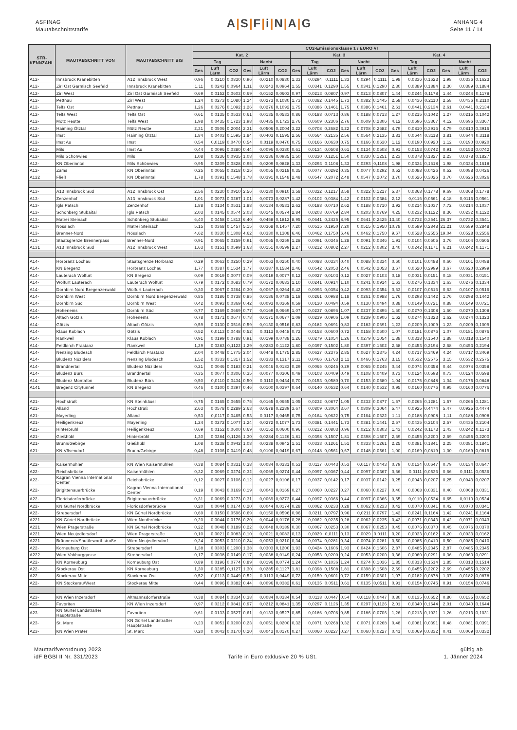ASFINAG
Mautabschnittstarife
A|S|F|i|N|A|G
ANHANG 4
Seite 11 / 14
| STR- KENNZAHL | MAUTABSCHNITT VON | MAUTABSCHNITT BIS | CO2-Emissionsklasse 1 / EURO VI | | | | | | | | | | | | | | | | | |
| --- | --- | --- | --- | --- | --- | --- | --- | --- | --- | --- | --- | --- | --- | --- | --- | --- | --- | --- | --- | --- |
| | | | Kat. 2 | | | | | | Kat. 3 | | | | | | Kat. 4 | | | | | |
| | | | Tag | | | Nacht | | | Tag | | | Nacht | | | Tag | | | Nacht | | |
| | | | Ges | Luft Lärm | CO2 | Ges | Luft Lärm | CO2 | Ges | Luft Lärm | CO2 | Ges | Luft Lärm | CO2 | Ges | Luft Lärm | CO2 | Ges | Luft Lärm | CO2 |
| A12- | Innsbruck Kranebitten | A12 Innsbruck West | 0,96 | 0,0210 | 0,0830 | 0,96 | 0,0210 | 0,0830 | 1,33 | 0,0294 | 0,1111 | 1,33 | 0,0294 | 0,1111 | 1,98 | 0,0336 | 0,1623 | 1,98 | 0,0336 | 0,1623 |
| A12- | Zirl Ost Garmisch Seefeld | Innsbruck Kranebitten | 1,11 | 0,0243 | 0,0964 | 1,11 | 0,0243 | 0,0964 | 1,55 | 0,0341 | 0,1290 | 1,55 | 0,0341 | 0,1290 | 2,30 | 0,0389 | 0,1884 | 2,30 | 0,0389 | 0,1884 |
| A12- | Zirl West | Zirl Ost Garmisch Seefeld | 0,69 | 0,0152 | 0,0603 | 0,69 | 0,0152 | 0,0603 | 0,97 | 0,0213 | 0,0807 | 0,97 | 0,0213 | 0,0807 | 1,44 | 0,0244 | 0,1178 | 1,44 | 0,0244 | 0,1178 |
| A12- | Pettnau | Zirl West | 1,24 | 0,0273 | 0,1080 | 1,24 | 0,0273 | 0,1080 | 1,73 | 0,0382 | 0,1445 | 1,73 | 0,0382 | 0,1445 | 2,58 | 0,0436 | 0,2110 | 2,58 | 0,0436 | 0,2110 |
| A12- | Telfs Ost | Pettnau | 1,26 | 0,0276 | 0,1092 | 1,26 | 0,0276 | 0,1092 | 1,75 | 0,0386 | 0,1461 | 1,75 | 0,0386 | 0,1461 | 2,61 | 0,0441 | 0,2134 | 2,61 | 0,0441 | 0,2134 |
| A12- | Telfs West | Telfs Ost | 0,61 | 0,0135 | 0,0533 | 0,61 | 0,0135 | 0,0533 | 0,86 | 0,0188 | 0,0713 | 0,86 | 0,0188 | 0,0713 | 1,27 | 0,0215 | 0,1042 | 1,27 | 0,0215 | 0,1042 |
| A12- | Mötz Reutte | Telfs West | 1,98 | 0,0435 | 0,1723 | 1,98 | 0,0435 | 0,1723 | 2,76 | 0,0609 | 0,2306 | 2,76 | 0,0609 | 0,2306 | 4,12 | 0,0696 | 0,3367 | 4,12 | 0,0696 | 0,3367 |
| A12- | Haiming Ötztal | Mötz Reutte | 2,31 | 0,0506 | 0,2004 | 2,31 | 0,0506 | 0,2004 | 3,22 | 0,0708 | 0,2682 | 3,22 | 0,0708 | 0,2682 | 4,79 | 0,0810 | 0,3916 | 4,79 | 0,0810 | 0,3916 |
| A12- | Imst | Haiming Ötztal | 1,84 | 0,0403 | 0,1595 | 1,84 | 0,0403 | 0,1595 | 2,56 | 0,0564 | 0,2135 | 2,56 | 0,0564 | 0,2135 | 3,81 | 0,0644 | 0,3118 | 3,81 | 0,0644 | 0,3118 |
| A12- | Imst Au | Imst | 0,54 | 0,0119 | 0,0470 | 0,54 | 0,0119 | 0,0470 | 0,75 | 0,0166 | 0,0630 | 0,75 | 0,0166 | 0,0630 | 1,12 | 0,0190 | 0,0920 | 1,12 | 0,0190 | 0,0920 |
| A12- | Mils | Imst Au | 0,44 | 0,0096 | 0,0380 | 0,44 | 0,0096 | 0,0380 | 0,61 | 0,0134 | 0,0508 | 0,61 | 0,0134 | 0,0508 | 0,91 | 0,0153 | 0,0742 | 0,91 | 0,0153 | 0,0742 |
| A12- | Mils Schönwies | Mils | 1,08 | 0,0236 | 0,0935 | 1,08 | 0,0236 | 0,0935 | 1,50 | 0,0330 | 0,1251 | 1,50 | 0,0330 | 0,1251 | 2,23 | 0,0378 | 0,1827 | 2,23 | 0,0378 | 0,1827 |
| A12- | KN Oberinntal | Mils Schönwies | 0,95 | 0,0209 | 0,0828 | 0,95 | 0,0209 | 0,0828 | 1,33 | 0,0293 | 0,1108 | 1,33 | 0,0293 | 0,1108 | 1,98 | 0,0334 | 0,1618 | 1,98 | 0,0334 | 0,1618 |
| A12- | Zams | KN Oberinntal | 0,25 | 0,0055 | 0,0218 | 0,25 | 0,0055 | 0,0218 | 0,35 | 0,0077 | 0,0292 | 0,35 | 0,0077 | 0,0292 | 0,52 | 0,0088 | 0,0426 | 0,52 | 0,0088 | 0,0426 |
| A122 | Fließ | KN Oberinntal | 1,78 | 0,0391 | 0,1548 | 1,78 | 0,0391 | 0,1548 | 2,48 | 0,0547 | 0,2072 | 2,48 | 0,0547 | 0,2072 | 3,70 | 0,0626 | 0,3026 | 3,70 | 0,0626 | 0,3026 |
| A13- | A13 Innsbruck Süd | A12 Innsbruck Ost | 2,56 | 0,0230 | 0,0910 | 2,56 | 0,0230 | 0,0910 | 3,58 | 0,0322 | 0,1217 | 3,58 | 0,0322 | 0,1217 | 5,37 | 0,0368 | 0,1778 | 9,69 | 0,0368 | 0,1778 |
| A13- | Zenzenhof | A13 Innsbruck Süd | 1,01 | 0,0073 | 0,0287 | 1,01 | 0,0073 | 0,0287 | 1,42 | 0,0102 | 0,0384 | 1,42 | 0,0102 | 0,0384 | 2,12 | 0,0116 | 0,0561 | 4,18 | 0,0116 | 0,0561 |
| A13- | Igls Patsch | Zenzenhof | 1,88 | 0,0134 | 0,0531 | 1,88 | 0,0134 | 0,0531 | 2,62 | 0,0188 | 0,0710 | 2,62 | 0,0188 | 0,0710 | 3,92 | 0,0214 | 0,1037 | 7,72 | 0,0214 | 0,1037 |
| A13- | Schönberg Stubaital | Igls Patsch | 2,03 | 0,0145 | 0,0574 | 2,03 | 0,0145 | 0,0574 | 2,84 | 0,0203 | 0,0769 | 2,84 | 0,0203 | 0,0769 | 4,25 | 0,0232 | 0,1122 | 8,36 | 0,0232 | 0,1122 |
| A13- | Matrei Steinach | Schönberg Stubaital | 6,40 | 0,0458 | 0,1812 | 6,40 | 0,0458 | 0,1812 | 8,95 | 0,0641 | 0,2425 | 8,95 | 0,0641 | 0,2425 | 13,40 | 0,0732 | 0,3541 | 26,37 | 0,0732 | 0,3541 |
| A13- | Nösslach | Matrei Steinach | 5,15 | 0,0368 | 0,1457 | 5,15 | 0,0368 | 0,1457 | 7,20 | 0,0515 | 0,1950 | 7,20 | 0,0515 | 0,1950 | 10,78 | 0,0589 | 0,2848 | 21,21 | 0,0589 | 0,2848 |
| A13- | Brenner-Nord | Nösslach | 4,62 | 0,0330 | 0,1308 | 4,62 | 0,0330 | 0,1308 | 6,46 | 0,0462 | 0,1750 | 6,46 | 0,0462 | 0,1750 | 9,67 | 0,0528 | 0,2556 | 19,04 | 0,0528 | 0,2556 |
| A13- | Staatsgrenze Brennerpass | Brenner-Nord | 0,91 | 0,0065 | 0,0259 | 0,91 | 0,0065 | 0,0259 | 1,28 | 0,0091 | 0,0346 | 1,28 | 0,0091 | 0,0346 | 1,91 | 0,0104 | 0,0505 | 3,76 | 0,0104 | 0,0505 |
| A131 | A13 Innsbruck Süd | A12 Innsbruck West | 1,63 | 0,0151 | 0,0599 | 1,63 | 0,0151 | 0,0599 | 2,27 | 0,0212 | 0,0802 | 2,27 | 0,0212 | 0,0802 | 3,40 | 0,0242 | 0,1171 | 6,21 | 0,0242 | 0,1171 |
| A14- | Hörbranz Lochau | Staatsgrenze Hörbranz | 0,29 | 0,0063 | 0,0250 | 0,29 | 0,0063 | 0,0250 | 0,40 | 0,0088 | 0,0334 | 0,40 | 0,0088 | 0,0334 | 0,60 | 0,0101 | 0,0488 | 0,60 | 0,0101 | 0,0488 |
| A14- | KN Bregenz | Hörbranz Lochau | 1,77 | 0,0387 | 0,1534 | 1,77 | 0,0387 | 0,1534 | 2,46 | 0,0542 | 0,2053 | 2,46 | 0,0542 | 0,2053 | 3,67 | 0,0620 | 0,2999 | 3,67 | 0,0620 | 0,2999 |
| A14- | Lauterach Wolfurt | KN Bregenz | 0,09 | 0,0019 | 0,0077 | 0,09 | 0,0019 | 0,0077 | 0,12 | 0,0027 | 0,0103 | 0,12 | 0,0027 | 0,0103 | 0,18 | 0,0031 | 0,0151 | 0,18 | 0,0031 | 0,0151 |
| A14- | Wolfurt Lauterach | Lauterach Wolfurt | 0,79 | 0,0172 | 0,0683 | 0,79 | 0,0172 | 0,0683 | 1,10 | 0,0241 | 0,0914 | 1,10 | 0,0241 | 0,0914 | 1,63 | 0,0276 | 0,1334 | 1,63 | 0,0276 | 0,1334 |
| A14- | Dornbirn Nord Bregenzerwald | Wolfurt Lauterach | 0,30 | 0,0067 | 0,0264 | 0,30 | 0,0067 | 0,0264 | 0,42 | 0,0093 | 0,0354 | 0,42 | 0,0093 | 0,0354 | 0,63 | 0,0107 | 0,0516 | 0,63 | 0,0107 | 0,0516 |
| A14- | Dornbirn West | Dornbirn Nord Bregenzerwald | 0,85 | 0,0186 | 0,0738 | 0,85 | 0,0186 | 0,0738 | 1,18 | 0,0261 | 0,0988 | 1,18 | 0,0261 | 0,0988 | 1,76 | 0,0298 | 0,1442 | 1,76 | 0,0298 | 0,1442 |
| A14- | Dornbirn Süd | Dornbirn West | 0,42 | 0,0093 | 0,0369 | 0,42 | 0,0093 | 0,0369 | 0,59 | 0,0130 | 0,0494 | 0,59 | 0,0130 | 0,0494 | 0,88 | 0,0149 | 0,0721 | 0,88 | 0,0149 | 0,0721 |
| A14- | Hohenems | Dornbirn Süd | 0,77 | 0,0169 | 0,0669 | 0,77 | 0,0169 | 0,0669 | 1,07 | 0,0237 | 0,0896 | 1,07 | 0,0237 | 0,0896 | 1,60 | 0,0270 | 0,1308 | 1,60 | 0,0270 | 0,1308 |
| A14- | Altach Götzis | Hohenems | 0,78 | 0,0171 | 0,0677 | 0,78 | 0,0171 | 0,0677 | 1,09 | 0,0239 | 0,0906 | 1,09 | 0,0239 | 0,0906 | 1,62 | 0,0274 | 0,1323 | 1,62 | 0,0274 | 0,1323 |
| A14- | Götzis | Altach Götzis | 0,59 | 0,0130 | 0,0516 | 0,59 | 0,0130 | 0,0516 | 0,83 | 0,0182 | 0,0691 | 0,83 | 0,0182 | 0,0691 | 1,23 | 0,0209 | 0,1009 | 1,23 | 0,0209 | 0,1009 |
| A14- | Klaus Koblach | Götzis | 0,52 | 0,0113 | 0,0448 | 0,52 | 0,0113 | 0,0448 | 0,72 | 0,0158 | 0,0600 | 0,72 | 0,0158 | 0,0600 | 1,07 | 0,0181 | 0,0876 | 1,07 | 0,0181 | 0,0876 |
| A14- | Rankweil | Klaus Koblach | 0,91 | 0,0199 | 0,0788 | 0,91 | 0,0199 | 0,0788 | 1,26 | 0,0279 | 0,1054 | 1,26 | 0,0279 | 0,1054 | 1,88 | 0,0318 | 0,1540 | 1,88 | 0,0318 | 0,1540 |
| A14- | Feldkirch Frastanz | Rankweil | 1,29 | 0,0283 | 0,1122 | 1,29 | 0,0283 | 0,1122 | 1,80 | 0,0397 | 0,1502 | 1,80 | 0,0397 | 0,1502 | 2,68 | 0,0453 | 0,2194 | 2,68 | 0,0453 | 0,2194 |
| A14- | Nenzing Bludesch | Feldkirch Frastanz | 2,04 | 0,0448 | 0,1775 | 2,04 | 0,0448 | 0,1775 | 2,85 | 0,0627 | 0,2375 | 2,85 | 0,0627 | 0,2375 | 4,24 | 0,0717 | 0,3469 | 4,24 | 0,0717 | 0,3469 |
| A14- | Bludenz Nüziders | Nenzing Bludesch | 1,52 | 0,0333 | 0,1317 | 1,52 | 0,0333 | 0,1317 | 2,11 | 0,0466 | 0,1763 | 2,11 | 0,0466 | 0,1763 | 3,15 | 0,0532 | 0,2575 | 3,15 | 0,0532 | 0,2575 |
| A14- | Brandnertal | Bludenz Nüziders | 0,21 | 0,0046 | 0,0183 | 0,21 | 0,0046 | 0,0183 | 0,29 | 0,0065 | 0,0245 | 0,29 | 0,0065 | 0,0245 | 0,44 | 0,0074 | 0,0358 | 0,44 | 0,0074 | 0,0358 |
| A14- | Bludenz Bürs | Brandnertal | 0,35 | 0,0077 | 0,0306 | 0,35 | 0,0077 | 0,0306 | 0,49 | 0,0108 | 0,0409 | 0,49 | 0,0108 | 0,0409 | 0,73 | 0,0124 | 0,0598 | 0,73 | 0,0124 | 0,0598 |
| A14- | Bludenz Montafon | Bludenz Bürs | 0,50 | 0,0110 | 0,0434 | 0,50 | 0,0110 | 0,0434 | 0,70 | 0,0153 | 0,0580 | 0,70 | 0,0153 | 0,0580 | 1,04 | 0,0175 | 0,0848 | 1,04 | 0,0175 | 0,0848 |
| A141 | Bregenz Citytunnel | KN Bregenz | 0,46 | 0,0100 | 0,0397 | 0,46 | 0,0100 | 0,0397 | 0,64 | 0,0140 | 0,0532 | 0,64 | 0,0140 | 0,0532 | 0,95 | 0,0160 | 0,0776 | 0,95 | 0,0160 | 0,0776 |
| A21- | Hochstraß | KN Steinhäusl | 0,75 | 0,0165 | 0,0655 | 0,75 | 0,0165 | 0,0655 | 1,05 | 0,0232 | 0,0877 | 1,05 | 0,0232 | 0,0877 | 1,57 | 0,0265 | 0,1281 | 1,57 | 0,0265 | 0,1281 |
| A21- | Alland | Hochstraß | 2,63 | 0,0578 | 0,2289 | 2,63 | 0,0578 | 0,2289 | 3,67 | 0,0809 | 0,3064 | 3,67 | 0,0809 | 0,3064 | 5,47 | 0,0925 | 0,4474 | 5,47 | 0,0925 | 0,4474 |
| A21- | Mayerling | Alland | 0,53 | 0,0117 | 0,0465 | 0,53 | 0,0117 | 0,0465 | 0,75 | 0,0164 | 0,0622 | 0,75 | 0,0164 | 0,0622 | 1,11 | 0,0188 | 0,0908 | 1,11 | 0,0188 | 0,0908 |
| A21- | Heiligenkreuz | Mayerling | 1,24 | 0,0272 | 0,1077 | 1,24 | 0,0272 | 0,1077 | 1,73 | 0,0381 | 0,1441 | 1,73 | 0,0381 | 0,1441 | 2,57 | 0,0435 | 0,2104 | 2,57 | 0,0435 | 0,2104 |
| A21- | Hinterbrühl | Heiligenkreuz | 0,69 | 0,0152 | 0,0600 | 0,69 | 0,0152 | 0,0600 | 0,96 | 0,0212 | 0,0803 | 0,96 | 0,0212 | 0,0803 | 1,43 | 0,0242 | 0,1173 | 1,43 | 0,0242 | 0,1173 |
| A21- | Gießhübl | Hinterbrühl | 1,30 | 0,0284 | 0,1126 | 1,30 | 0,0284 | 0,1126 | 1,81 | 0,0398 | 0,1507 | 1,81 | 0,0398 | 0,1507 | 2,69 | 0,0455 | 0,2200 | 2,69 | 0,0455 | 0,2200 |
| A21- | Brunn/Gebirge | Gießhübl | 1,08 | 0,0238 | 0,0942 | 1,08 | 0,0238 | 0,0942 | 1,51 | 0,0333 | 0,1261 | 1,51 | 0,0333 | 0,1261 | 2,25 | 0,0381 | 0,1841 | 2,25 | 0,0381 | 0,1841 |
| A21- | KN Vösendorf | Brunn/Gebirge | 0,48 | 0,0106 | 0,0419 | 0,48 | 0,0106 | 0,0419 | 0,67 | 0,0148 | 0,0561 | 0,67 | 0,0148 | 0,0561 | 1,00 | 0,0169 | 0,0819 | 1,00 | 0,0169 | 0,0819 |
| A22- | Kaisermühlen | KN Wien Kaisermühlen | 0,38 | 0,0084 | 0,0331 | 0,38 | 0,0084 | 0,0331 | 0,53 | 0,0117 | 0,0443 | 0,53 | 0,0117 | 0,0443 | 0,79 | 0,0134 | 0,0647 | 0,79 | 0,0134 | 0,0647 |
| A22- | Reichsbrücke | Kaisermühlen | 0,32 | 0,0069 | 0,0274 | 0,32 | 0,0069 | 0,0274 | 0,44 | 0,0097 | 0,0367 | 0,44 | 0,0097 | 0,0367 | 0,66 | 0,0111 | 0,0536 | 0,66 | 0,0111 | 0,0536 |
| A22- | Kagran Vienna International Center | Reichsbrücke | 0,12 | 0,0027 | 0,0106 | 0,12 | 0,0027 | 0,0106 | 0,17 | 0,0037 | 0,0142 | 0,17 | 0,0037 | 0,0142 | 0,25 | 0,0043 | 0,0207 | 0,25 | 0,0043 | 0,0207 |
| A22- | Brigittenauerbrücke | Kagran Vienna International Center | 0,19 | 0,0043 | 0,0169 | 0,19 | 0,0043 | 0,0169 | 0,27 | 0,0060 | 0,0227 | 0,27 | 0,0060 | 0,0227 | 0,40 | 0,0068 | 0,0331 | 0,40 | 0,0068 | 0,0331 |
| A22- | Floridsdorferbrücke | Brigittenauerbrücke | 0,31 | 0,0069 | 0,0273 | 0,31 | 0,0069 | 0,0273 | 0,44 | 0,0097 | 0,0366 | 0,44 | 0,0097 | 0,0366 | 0,65 | 0,0110 | 0,0534 | 0,65 | 0,0110 | 0,0534 |
| A22- | KN Gürtel Nordbrücke | Floridsdorferbrücke | 0,20 | 0,0044 | 0,0174 | 0,20 | 0,0044 | 0,0174 | 0,28 | 0,0062 | 0,0233 | 0,28 | 0,0062 | 0,0233 | 0,42 | 0,0070 | 0,0341 | 0,42 | 0,0070 | 0,0341 |
| A22- | Strebersdorf | KN Gürtel Nordbrücke | 0,69 | 0,0150 | 0,0596 | 0,69 | 0,0150 | 0,0596 | 0,96 | 0,0211 | 0,0797 | 0,96 | 0,0211 | 0,0797 | 1,42 | 0,0241 | 0,1164 | 1,42 | 0,0241 | 0,1164 |
| A221 | KN Gürtel Nordbrücke | Wien Nordbrücke | 0,20 | 0,0044 | 0,0176 | 0,20 | 0,0044 | 0,0176 | 0,28 | 0,0062 | 0,0235 | 0,28 | 0,0062 | 0,0235 | 0,42 | 0,0071 | 0,0343 | 0,42 | 0,0071 | 0,0343 |
| A221 | Wien Pragerstraße | KN Gürtel Nordbrücke | 0,22 | 0,0048 | 0,0189 | 0,22 | 0,0048 | 0,0189 | 0,30 | 0,0067 | 0,0253 | 0,30 | 0,0067 | 0,0253 | 0,45 | 0,0076 | 0,0370 | 0,45 | 0,0076 | 0,0370 |
| A221 | Wien Neujedlersdorf | Wien Pragerstraße | 0,10 | 0,0021 | 0,0083 | 0,10 | 0,0021 | 0,0083 | 0,13 | 0,0029 | 0,0111 | 0,13 | 0,0029 | 0,0111 | 0,20 | 0,0033 | 0,0162 | 0,20 | 0,0033 | 0,0162 |
| A221 | Brünnerstr/Shuttleworthstraße | Wien Neujedlersdorf | 0,24 | 0,0053 | 0,0210 | 0,24 | 0,0053 | 0,0210 | 0,34 | 0,0074 | 0,0281 | 0,34 | 0,0074 | 0,0281 | 0,50 | 0,0085 | 0,0410 | 0,50 | 0,0085 | 0,0410 |
| A22- | Korneuburg Ost | Strebersdorf | 1,38 | 0,0303 | 0,1200 | 1,38 | 0,0303 | 0,1200 | 1,93 | 0,0424 | 0,1606 | 1,93 | 0,0424 | 0,1606 | 2,87 | 0,0485 | 0,2345 | 2,87 | 0,0485 | 0,2345 |
| A222 | Wien Vohburggasse | Strebersdorf | 0,17 | 0,0038 | 0,0149 | 0,17 | 0,0038 | 0,0149 | 0,24 | 0,0053 | 0,0200 | 0,24 | 0,0053 | 0,0200 | 0,36 | 0,0060 | 0,0291 | 0,36 | 0,0060 | 0,0291 |
| A22- | KN Korneuburg | Korneuburg Ost | 0,89 | 0,0196 | 0,0774 | 0,89 | 0,0196 | 0,0774 | 1,24 | 0,0274 | 0,1036 | 1,24 | 0,0274 | 0,1036 | 1,85 | 0,0313 | 0,1514 | 1,85 | 0,0313 | 0,1514 |
| A22- | Stockerau Ost | KN Korneuburg | 1,30 | 0,0285 | 0,1127 | 1,30 | 0,0285 | 0,1127 | 1,81 | 0,0398 | 0,1508 | 1,81 | 0,0398 | 0,1508 | 2,69 | 0,0455 | 0,2202 | 2,69 | 0,0455 | 0,2202 |
| A22- | Stockerau Mitte | Stockerau Ost | 0,52 | 0,0113 | 0,0449 | 0,52 | 0,0113 | 0,0449 | 0,72 | 0,0159 | 0,0601 | 0,72 | 0,0159 | 0,0601 | 1,07 | 0,0182 | 0,0878 | 1,07 | 0,0182 | 0,0878 |
| A22- | KN Stockerau/West | Stockerau Mitte | 0,44 | 0,0096 | 0,0382 | 0,44 | 0,0096 | 0,0382 | 0,61 | 0,0135 | 0,0511 | 0,61 | 0,0135 | 0,0511 | 0,91 | 0,0154 | 0,0746 | 0,91 | 0,0154 | 0,0746 |
| A23- | KN Wien Inzersdorf | Altmannsdorferstraße | 0,38 | 0,0084 | 0,0334 | 0,38 | 0,0084 | 0,0334 | 0,54 | 0,0118 | 0,0447 | 0,54 | 0,0118 | 0,0447 | 0,80 | 0,0135 | 0,0652 | 0,80 | 0,0135 | 0,0652 |
| A23- | Favoriten | KN Wien Inzersdorf | 0,97 | 0,0212 | 0,0841 | 0,97 | 0,0212 | 0,0841 | 1,35 | 0,0297 | 0,1126 | 1,35 | 0,0297 | 0,1126 | 2,01 | 0,0340 | 0,1644 | 2,01 | 0,0340 | 0,1644 |
| A23- | KN Gürtel Landstraßer Hauptstraße | Favoriten | 0,61 | 0,0133 | 0,0527 | 0,61 | 0,0133 | 0,0527 | 0,85 | 0,0186 | 0,0706 | 0,85 | 0,0186 | 0,0706 | 1,26 | 0,0213 | 0,1031 | 1,26 | 0,0213 | 0,1031 |
| A23- | St. Marx | KN Gürtel Landstraßer Hauptstraße | 0,23 | 0,0051 | 0,0200 | 0,23 | 0,0051 | 0,0200 | 0,32 | 0,0071 | 0,0268 | 0,32 | 0,0071 | 0,0268 | 0,48 | 0,0081 | 0,0391 | 0,48 | 0,0081 | 0,0391 |
| A23- | KN Wien Prater | St. Marx | 0,20 | 0,0043 | 0,0170 | 0,20 | 0,0043 | 0,0170 | 0,27 | 0,0060 | 0,0227 | 0,27 | 0,0060 | 0,0227 | 0,41 | 0,0069 | 0,0332 | 0,41 | 0,0069 | 0,0332 |
Mauttarifverordnung 2023
idF BGBl II Nr. 331/2023
Tarife in Euro exklusive 20 % USt.
gültig ab
1. Jänner 2024